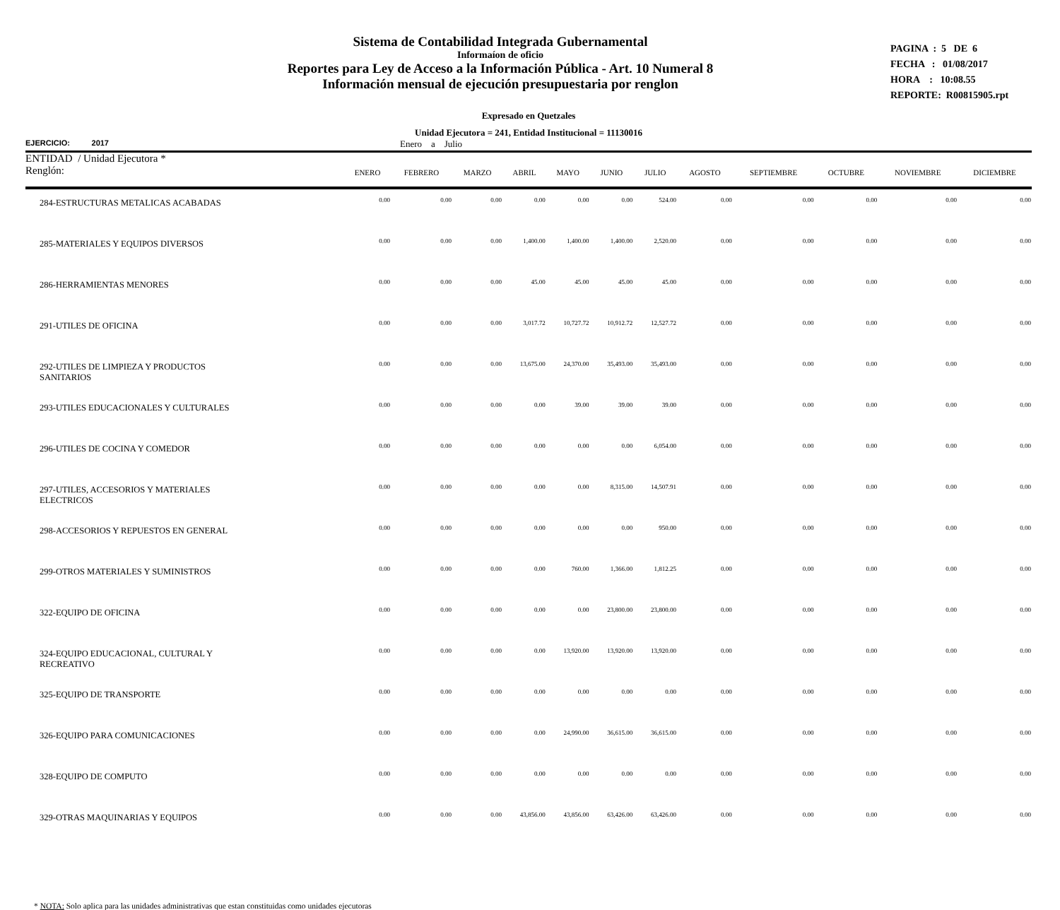Sistema de Contabilidad Integrada Gubernamental
Informaíon de oficio
Reportes para Ley de Acceso a la Información Pública - Art. 10 Numeral 8
Información mensual de ejecución presupuestaria por renglon
PAGINA : 5 DE 6
FECHA : 01/08/2017
HORA : 10:08.55
REPORTE: R00815905.rpt
Expresado en Quetzales
Unidad Ejecutora = 241, Entidad Institucional = 11130016
EJERCICIO: 2017 Enero a Julio
| ENTIDAD / Unidad Ejecutora * Renglón: | ENERO | FEBRERO | MARZO | ABRIL | MAYO | JUNIO | JULIO | AGOSTO | SEPTIEMBRE | OCTUBRE | NOVIEMBRE | DICIEMBRE |
| --- | --- | --- | --- | --- | --- | --- | --- | --- | --- | --- | --- | --- |
| 284-ESTRUCTURAS METALICAS ACABADAS | 0.00 | 0.00 | 0.00 | 0.00 | 0.00 | 0.00 | 524.00 | 0.00 | 0.00 | 0.00 | 0.00 | 0.00 |
| 285-MATERIALES Y EQUIPOS DIVERSOS | 0.00 | 0.00 | 0.00 | 1,400.00 | 1,400.00 | 1,400.00 | 2,520.00 | 0.00 | 0.00 | 0.00 | 0.00 | 0.00 |
| 286-HERRAMIENTAS MENORES | 0.00 | 0.00 | 0.00 | 45.00 | 45.00 | 45.00 | 45.00 | 0.00 | 0.00 | 0.00 | 0.00 | 0.00 |
| 291-UTILES DE OFICINA | 0.00 | 0.00 | 0.00 | 3,017.72 | 10,727.72 | 10,912.72 | 12,527.72 | 0.00 | 0.00 | 0.00 | 0.00 | 0.00 |
| 292-UTILES DE LIMPIEZA Y PRODUCTOS SANITARIOS | 0.00 | 0.00 | 0.00 | 13,675.00 | 24,370.00 | 35,493.00 | 35,493.00 | 0.00 | 0.00 | 0.00 | 0.00 | 0.00 |
| 293-UTILES EDUCACIONALES Y CULTURALES | 0.00 | 0.00 | 0.00 | 0.00 | 39.00 | 39.00 | 39.00 | 0.00 | 0.00 | 0.00 | 0.00 | 0.00 |
| 296-UTILES DE COCINA Y COMEDOR | 0.00 | 0.00 | 0.00 | 0.00 | 0.00 | 0.00 | 6,054.00 | 0.00 | 0.00 | 0.00 | 0.00 | 0.00 |
| 297-UTILES, ACCESORIOS Y MATERIALES ELECTRICOS | 0.00 | 0.00 | 0.00 | 0.00 | 0.00 | 8,315.00 | 14,507.91 | 0.00 | 0.00 | 0.00 | 0.00 | 0.00 |
| 298-ACCESORIOS Y REPUESTOS EN GENERAL | 0.00 | 0.00 | 0.00 | 0.00 | 0.00 | 0.00 | 950.00 | 0.00 | 0.00 | 0.00 | 0.00 | 0.00 |
| 299-OTROS MATERIALES Y SUMINISTROS | 0.00 | 0.00 | 0.00 | 0.00 | 760.00 | 1,366.00 | 1,812.25 | 0.00 | 0.00 | 0.00 | 0.00 | 0.00 |
| 322-EQUIPO DE OFICINA | 0.00 | 0.00 | 0.00 | 0.00 | 0.00 | 23,800.00 | 23,800.00 | 0.00 | 0.00 | 0.00 | 0.00 | 0.00 |
| 324-EQUIPO EDUCACIONAL, CULTURAL Y RECREATIVO | 0.00 | 0.00 | 0.00 | 0.00 | 13,920.00 | 13,920.00 | 13,920.00 | 0.00 | 0.00 | 0.00 | 0.00 | 0.00 |
| 325-EQUIPO DE TRANSPORTE | 0.00 | 0.00 | 0.00 | 0.00 | 0.00 | 0.00 | 0.00 | 0.00 | 0.00 | 0.00 | 0.00 | 0.00 |
| 326-EQUIPO PARA COMUNICACIONES | 0.00 | 0.00 | 0.00 | 0.00 | 24,990.00 | 36,615.00 | 36,615.00 | 0.00 | 0.00 | 0.00 | 0.00 | 0.00 |
| 328-EQUIPO DE COMPUTO | 0.00 | 0.00 | 0.00 | 0.00 | 0.00 | 0.00 | 0.00 | 0.00 | 0.00 | 0.00 | 0.00 | 0.00 |
| 329-OTRAS MAQUINARIAS Y EQUIPOS | 0.00 | 0.00 | 0.00 | 43,856.00 | 43,856.00 | 63,426.00 | 63,426.00 | 0.00 | 0.00 | 0.00 | 0.00 | 0.00 |
* NOTA: Solo aplica para las unidades administrativas que estan constituidas como unidades ejecutoras